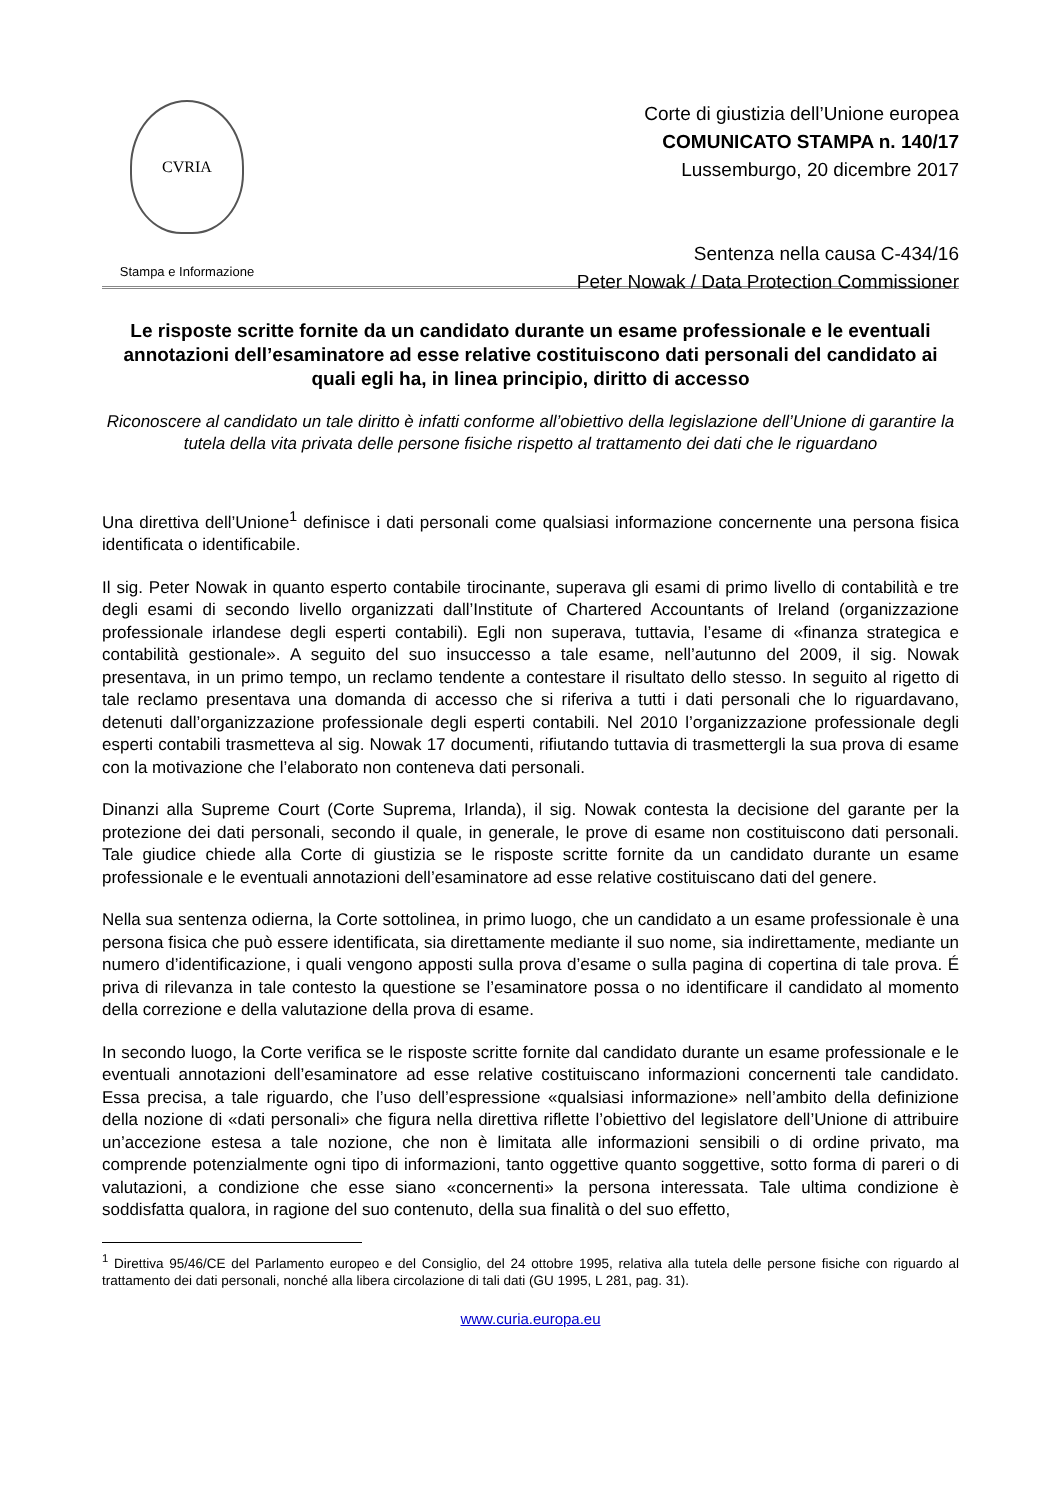CVRIA
Stampa e Informazione
Corte di giustizia dell’Unione europea
COMUNICATO STAMPA n. 140/17
Lussemburgo, 20 dicembre 2017
Sentenza nella causa C-434/16
Peter Nowak / Data Protection Commissioner
Le risposte scritte fornite da un candidato durante un esame professionale e le eventuali annotazioni dell’esaminatore ad esse relative costituiscono dati personali del candidato ai quali egli ha, in linea principio, diritto di accesso
Riconoscere al candidato un tale diritto è infatti conforme all’obiettivo della legislazione dell’Unione di garantire la tutela della vita privata delle persone fisiche rispetto al trattamento dei dati che le riguardano
Una direttiva dell’Unione<sup>1</sup> definisce i dati personali come qualsiasi informazione concernente una persona fisica identificata o identificabile.
Il sig. Peter Nowak in quanto esperto contabile tirocinante, superava gli esami di primo livello di contabilità e tre degli esami di secondo livello organizzati dall’Institute of Chartered Accountants of Ireland (organizzazione professionale irlandese degli esperti contabili). Egli non superava, tuttavia, l’esame di «finanza strategica e contabilità gestionale». A seguito del suo insuccesso a tale esame, nell’autunno del 2009, il sig. Nowak presentava, in un primo tempo, un reclamo tendente a contestare il risultato dello stesso. In seguito al rigetto di tale reclamo presentava una domanda di accesso che si riferiva a tutti i dati personali che lo riguardavano, detenuti dall’organizzazione professionale degli esperti contabili. Nel 2010 l’organizzazione professionale degli esperti contabili trasmetteva al sig. Nowak 17 documenti, rifiutando tuttavia di trasmettergli la sua prova di esame con la motivazione che l’elaborato non conteneva dati personali.
Dinanzi alla Supreme Court (Corte Suprema, Irlanda), il sig. Nowak contesta la decisione del garante per la protezione dei dati personali, secondo il quale, in generale, le prove di esame non costituiscono dati personali. Tale giudice chiede alla Corte di giustizia se le risposte scritte fornite da un candidato durante un esame professionale e le eventuali annotazioni dell’esaminatore ad esse relative costituiscano dati del genere.
Nella sua sentenza odierna, la Corte sottolinea, in primo luogo, che un candidato a un esame professionale è una persona fisica che può essere identificata, sia direttamente mediante il suo nome, sia indirettamente, mediante un numero d’identificazione, i quali vengono apposti sulla prova d’esame o sulla pagina di copertina di tale prova. É priva di rilevanza in tale contesto la questione se l’esaminatore possa o no identificare il candidato al momento della correzione e della valutazione della prova di esame.
In secondo luogo, la Corte verifica se le risposte scritte fornite dal candidato durante un esame professionale e le eventuali annotazioni dell’esaminatore ad esse relative costituiscano informazioni concernenti tale candidato. Essa precisa, a tale riguardo, che l’uso dell’espressione «qualsiasi informazione» nell’ambito della definizione della nozione di «dati personali» che figura nella direttiva riflette l’obiettivo del legislatore dell’Unione di attribuire un’accezione estesa a tale nozione, che non è limitata alle informazioni sensibili o di ordine privato, ma comprende potenzialmente ogni tipo di informazioni, tanto oggettive quanto soggettive, sotto forma di pareri o di valutazioni, a condizione che esse siano «concernenti» la persona interessata. Tale ultima condizione è soddisfatta qualora, in ragione del suo contenuto, della sua finalità o del suo effetto,
<sup>1</sup> Direttiva 95/46/CE del Parlamento europeo e del Consiglio, del 24 ottobre 1995, relativa alla tutela delle persone fisiche con riguardo al trattamento dei dati personali, nonché alla libera circolazione di tali dati (GU 1995, L 281, pag. 31).
www.curia.europa.eu